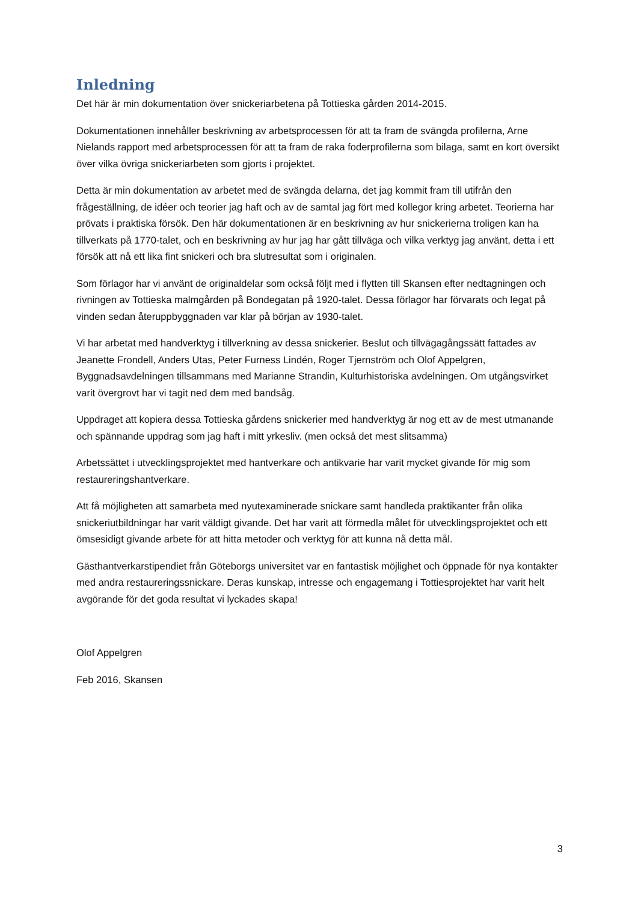Inledning
Det här är min dokumentation över snickeriarbetena på Tottieska gården 2014-2015.
Dokumentationen innehåller beskrivning av arbetsprocessen för att ta fram de svängda profilerna, Arne Nielands rapport med arbetsprocessen för att ta fram de raka foderprofilerna som bilaga, samt en kort översikt över vilka övriga snickeriarbeten som gjorts i projektet.
Detta är min dokumentation av arbetet med de svängda delarna, det jag kommit fram till utifrån den frågeställning, de idéer och teorier jag haft och av de samtal jag fört med kollegor kring arbetet. Teorierna har prövats i praktiska försök. Den här dokumentationen är en beskrivning av hur snickerierna troligen kan ha tillverkats på 1770-talet, och en beskrivning av hur jag har gått tillväga och vilka verktyg jag använt, detta i ett försök att nå ett lika fint snickeri och bra slutresultat som i originalen.
Som förlagor har vi använt de originaldelar som också följt med i flytten till Skansen efter nedtagningen och rivningen av Tottieska malmgården på Bondegatan på 1920-talet. Dessa förlagor har förvarats och legat på vinden sedan återuppbyggnaden var klar på början av 1930-talet.
Vi har arbetat med handverktyg i tillverkning av dessa snickerier. Beslut och tillvägagångssätt fattades av Jeanette Frondell, Anders Utas, Peter Furness Lindén, Roger Tjernström och Olof Appelgren, Byggnadsavdelningen tillsammans med Marianne Strandin, Kulturhistoriska avdelningen. Om utgångsvirket varit övergrovt har vi tagit ned dem med bandsåg.
Uppdraget att kopiera dessa Tottieska gårdens snickerier med handverktyg är nog ett av de mest utmanande och spännande uppdrag som jag haft i mitt yrkesliv. (men också det mest slitsamma)
Arbetssättet i utvecklingsprojektet med hantverkare och antikvarie har varit mycket givande för mig som restaureringshantverkare.
Att få möjligheten att samarbeta med nyutexaminerade snickare samt handleda praktikanter från olika snickeriutbildningar har varit väldigt givande. Det har varit att förmedla målet för utvecklingsprojektet och ett ömsesidigt givande arbete för att hitta metoder och verktyg för att kunna nå detta mål.
Gästhantverkarstipendiet från Göteborgs universitet var en fantastisk möjlighet och öppnade för nya kontakter med andra restaureringssnickare. Deras kunskap, intresse och engagemang i Tottiesprojektet har varit helt avgörande för det goda resultat vi lyckades skapa!
Olof Appelgren
Feb 2016, Skansen
3